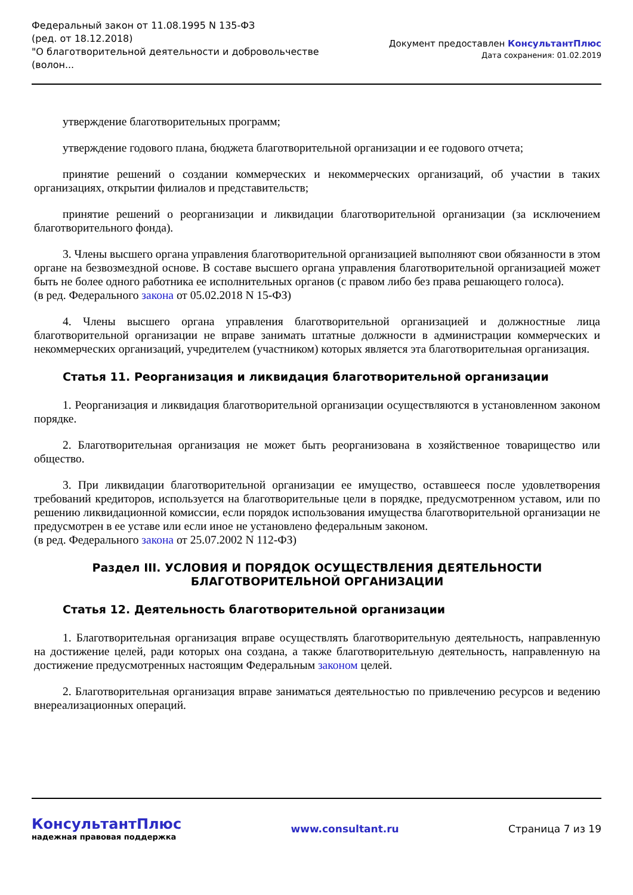Федеральный закон от 11.08.1995 N 135-ФЗ
(ред. от 18.12.2018)
"О благотворительной деятельности и добровольчестве
(волон...
Документ предоставлен КонсультантПлюс
Дата сохранения: 01.02.2019
утверждение благотворительных программ;
утверждение годового плана, бюджета благотворительной организации и ее годового отчета;
принятие решений о создании коммерческих и некоммерческих организаций, об участии в таких организациях, открытии филиалов и представительств;
принятие решений о реорганизации и ликвидации благотворительной организации (за исключением благотворительного фонда).
3. Члены высшего органа управления благотворительной организацией выполняют свои обязанности в этом органе на безвозмездной основе. В составе высшего органа управления благотворительной организацией может быть не более одного работника ее исполнительных органов (с правом либо без права решающего голоса).
(в ред. Федерального закона от 05.02.2018 N 15-ФЗ)
4. Члены высшего органа управления благотворительной организацией и должностные лица благотворительной организации не вправе занимать штатные должности в администрации коммерческих и некоммерческих организаций, учредителем (участником) которых является эта благотворительная организация.
Статья 11. Реорганизация и ликвидация благотворительной организации
1. Реорганизация и ликвидация благотворительной организации осуществляются в установленном законом порядке.
2. Благотворительная организация не может быть реорганизована в хозяйственное товарищество или общество.
3. При ликвидации благотворительной организации ее имущество, оставшееся после удовлетворения требований кредиторов, используется на благотворительные цели в порядке, предусмотренном уставом, или по решению ликвидационной комиссии, если порядок использования имущества благотворительной организации не предусмотрен в ее уставе или если иное не установлено федеральным законом.
(в ред. Федерального закона от 25.07.2002 N 112-ФЗ)
Раздел III. УСЛОВИЯ И ПОРЯДОК ОСУЩЕСТВЛЕНИЯ ДЕЯТЕЛЬНОСТИ
БЛАГОТВОРИТЕЛЬНОЙ ОРГАНИЗАЦИИ
Статья 12. Деятельность благотворительной организации
1. Благотворительная организация вправе осуществлять благотворительную деятельность, направленную на достижение целей, ради которых она создана, а также благотворительную деятельность, направленную на достижение предусмотренных настоящим Федеральным законом целей.
2. Благотворительная организация вправе заниматься деятельностью по привлечению ресурсов и ведению внереализационных операций.
КонсультантПлюс
надежная правовая поддержка
www.consultant.ru Страница 7 из 19